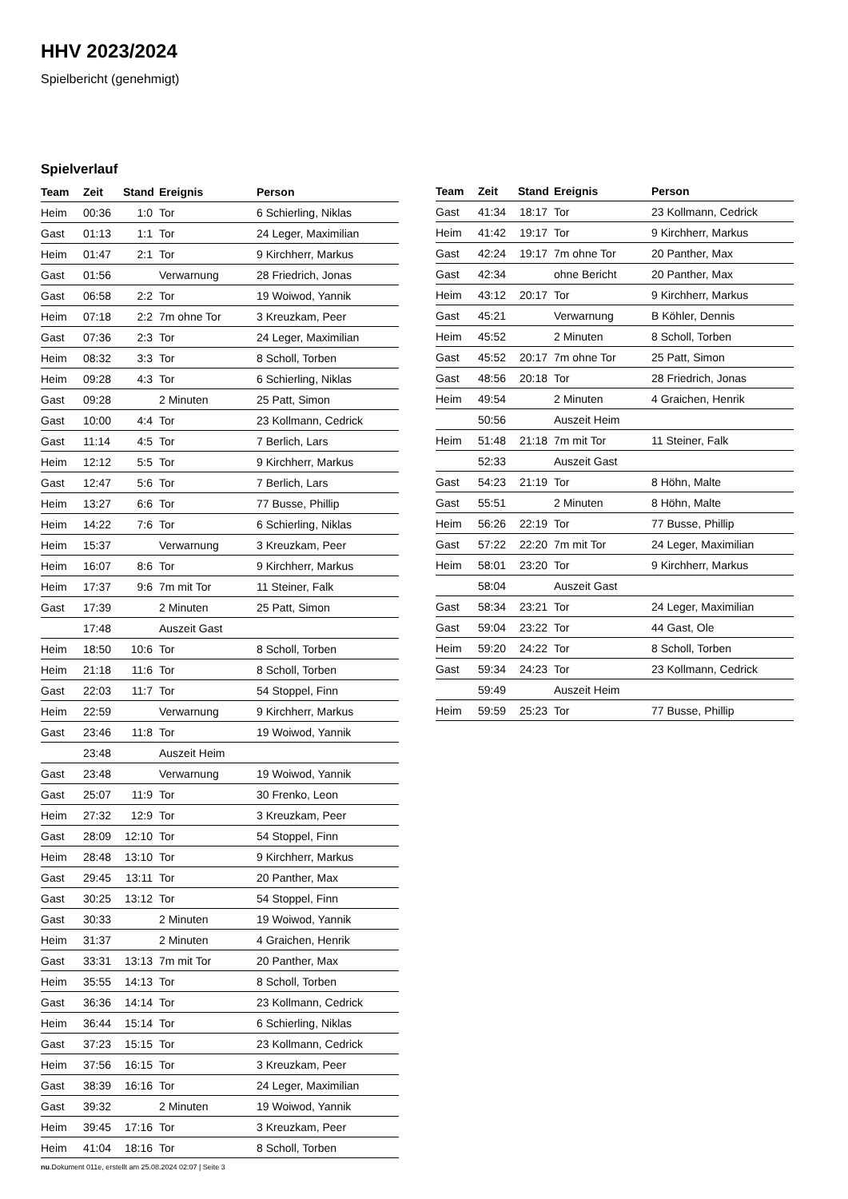HHV 2023/2024
Spielbericht (genehmigt)
Spielverlauf
| Team | Zeit | Stand | Ereignis | Person |
| --- | --- | --- | --- | --- |
| Heim | 00:36 | 1:0 | Tor | 6 Schierling, Niklas |
| Gast | 01:13 | 1:1 | Tor | 24 Leger, Maximilian |
| Heim | 01:47 | 2:1 | Tor | 9 Kirchherr, Markus |
| Gast | 01:56 | | Verwarnung | 28 Friedrich, Jonas |
| Gast | 06:58 | 2:2 | Tor | 19 Woiwod, Yannik |
| Heim | 07:18 | 2:2 | 7m ohne Tor | 3 Kreuzkam, Peer |
| Gast | 07:36 | 2:3 | Tor | 24 Leger, Maximilian |
| Heim | 08:32 | 3:3 | Tor | 8 Scholl, Torben |
| Heim | 09:28 | 4:3 | Tor | 6 Schierling, Niklas |
| Gast | 09:28 | | 2 Minuten | 25 Patt, Simon |
| Gast | 10:00 | 4:4 | Tor | 23 Kollmann, Cedrick |
| Gast | 11:14 | 4:5 | Tor | 7 Berlich, Lars |
| Heim | 12:12 | 5:5 | Tor | 9 Kirchherr, Markus |
| Gast | 12:47 | 5:6 | Tor | 7 Berlich, Lars |
| Heim | 13:27 | 6:6 | Tor | 77 Busse, Phillip |
| Heim | 14:22 | 7:6 | Tor | 6 Schierling, Niklas |
| Heim | 15:37 | | Verwarnung | 3 Kreuzkam, Peer |
| Heim | 16:07 | 8:6 | Tor | 9 Kirchherr, Markus |
| Heim | 17:37 | 9:6 | 7m mit Tor | 11 Steiner, Falk |
| Gast | 17:39 | | 2 Minuten | 25 Patt, Simon |
| | 17:48 | | Auszeit Gast | |
| Heim | 18:50 | 10:6 | Tor | 8 Scholl, Torben |
| Heim | 21:18 | 11:6 | Tor | 8 Scholl, Torben |
| Gast | 22:03 | 11:7 | Tor | 54 Stoppel, Finn |
| Heim | 22:59 | | Verwarnung | 9 Kirchherr, Markus |
| Gast | 23:46 | 11:8 | Tor | 19 Woiwod, Yannik |
| | 23:48 | | Auszeit Heim | |
| Gast | 23:48 | | Verwarnung | 19 Woiwod, Yannik |
| Gast | 25:07 | 11:9 | Tor | 30 Frenko, Leon |
| Heim | 27:32 | 12:9 | Tor | 3 Kreuzkam, Peer |
| Gast | 28:09 | 12:10 | Tor | 54 Stoppel, Finn |
| Heim | 28:48 | 13:10 | Tor | 9 Kirchherr, Markus |
| Gast | 29:45 | 13:11 | Tor | 20 Panther, Max |
| Gast | 30:25 | 13:12 | Tor | 54 Stoppel, Finn |
| Gast | 30:33 | | 2 Minuten | 19 Woiwod, Yannik |
| Heim | 31:37 | | 2 Minuten | 4 Graichen, Henrik |
| Gast | 33:31 | 13:13 | 7m mit Tor | 20 Panther, Max |
| Heim | 35:55 | 14:13 | Tor | 8 Scholl, Torben |
| Gast | 36:36 | 14:14 | Tor | 23 Kollmann, Cedrick |
| Heim | 36:44 | 15:14 | Tor | 6 Schierling, Niklas |
| Gast | 37:23 | 15:15 | Tor | 23 Kollmann, Cedrick |
| Heim | 37:56 | 16:15 | Tor | 3 Kreuzkam, Peer |
| Gast | 38:39 | 16:16 | Tor | 24 Leger, Maximilian |
| Gast | 39:32 | | 2 Minuten | 19 Woiwod, Yannik |
| Heim | 39:45 | 17:16 | Tor | 3 Kreuzkam, Peer |
| Heim | 41:04 | 18:16 | Tor | 8 Scholl, Torben |
| Team | Zeit | Stand | Ereignis | Person |
| --- | --- | --- | --- | --- |
| Gast | 41:34 | 18:17 | Tor | 23 Kollmann, Cedrick |
| Heim | 41:42 | 19:17 | Tor | 9 Kirchherr, Markus |
| Gast | 42:24 | 19:17 | 7m ohne Tor | 20 Panther, Max |
| Gast | 42:34 | | ohne Bericht | 20 Panther, Max |
| Heim | 43:12 | 20:17 | Tor | 9 Kirchherr, Markus |
| Gast | 45:21 | | Verwarnung | B Köhler, Dennis |
| Heim | 45:52 | | 2 Minuten | 8 Scholl, Torben |
| Gast | 45:52 | 20:17 | 7m ohne Tor | 25 Patt, Simon |
| Gast | 48:56 | 20:18 | Tor | 28 Friedrich, Jonas |
| Heim | 49:54 | | 2 Minuten | 4 Graichen, Henrik |
| | 50:56 | | Auszeit Heim | |
| Heim | 51:48 | 21:18 | 7m mit Tor | 11 Steiner, Falk |
| | 52:33 | | Auszeit Gast | |
| Gast | 54:23 | 21:19 | Tor | 8 Höhn, Malte |
| Gast | 55:51 | | 2 Minuten | 8 Höhn, Malte |
| Heim | 56:26 | 22:19 | Tor | 77 Busse, Phillip |
| Gast | 57:22 | 22:20 | 7m mit Tor | 24 Leger, Maximilian |
| Heim | 58:01 | 23:20 | Tor | 9 Kirchherr, Markus |
| | 58:04 | | Auszeit Gast | |
| Gast | 58:34 | 23:21 | Tor | 24 Leger, Maximilian |
| Gast | 59:04 | 23:22 | Tor | 44 Gast, Ole |
| Heim | 59:20 | 24:22 | Tor | 8 Scholl, Torben |
| Gast | 59:34 | 24:23 | Tor | 23 Kollmann, Cedrick |
| | 59:49 | | Auszeit Heim | |
| Heim | 59:59 | 25:23 | Tor | 77 Busse, Phillip |
nu.Dokument 011e, erstellt am 25.08.2024 02:07 | Seite 3